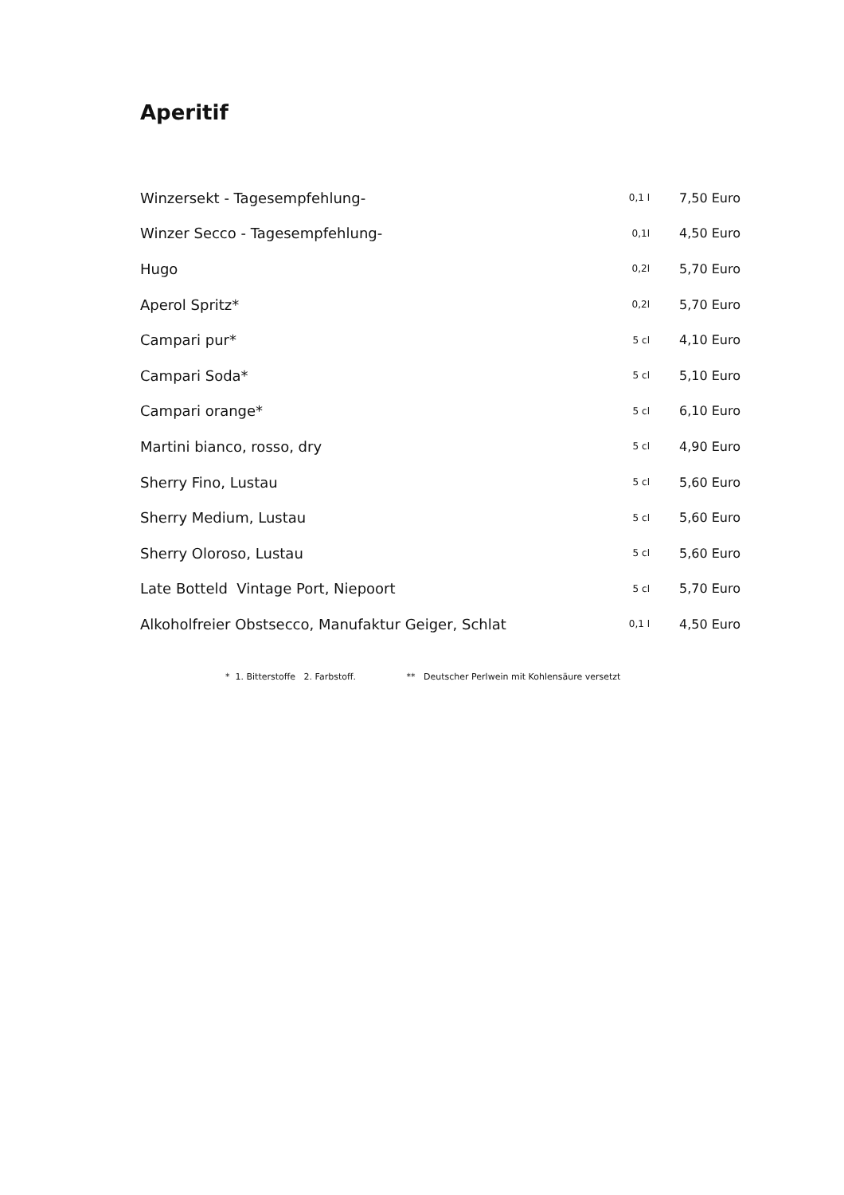Aperitif
| Winzersekt - Tagesempfehlung- | 0,1 l | 7,50 Euro |
| Winzer Secco - Tagesempfehlung- | 0,1l | 4,50 Euro |
| Hugo | 0,2l | 5,70 Euro |
| Aperol Spritz* | 0,2l | 5,70 Euro |
| Campari pur* | 5 cl | 4,10 Euro |
| Campari Soda* | 5 cl | 5,10 Euro |
| Campari orange* | 5 cl | 6,10 Euro |
| Martini bianco, rosso, dry | 5 cl | 4,90 Euro |
| Sherry Fino, Lustau | 5 cl | 5,60 Euro |
| Sherry Medium, Lustau | 5 cl | 5,60 Euro |
| Sherry Oloroso, Lustau | 5 cl | 5,60 Euro |
| Late Botteld Vintage Port, Niepoort | 5 cl | 5,70 Euro |
| Alkoholfreier Obstsecco, Manufaktur Geiger, Schlat | 0,1 l | 4,50 Euro |
* 1. Bitterstoffe 2. Farbstoff. ** Deutscher Perlwein mit Kohlensäure versetzt